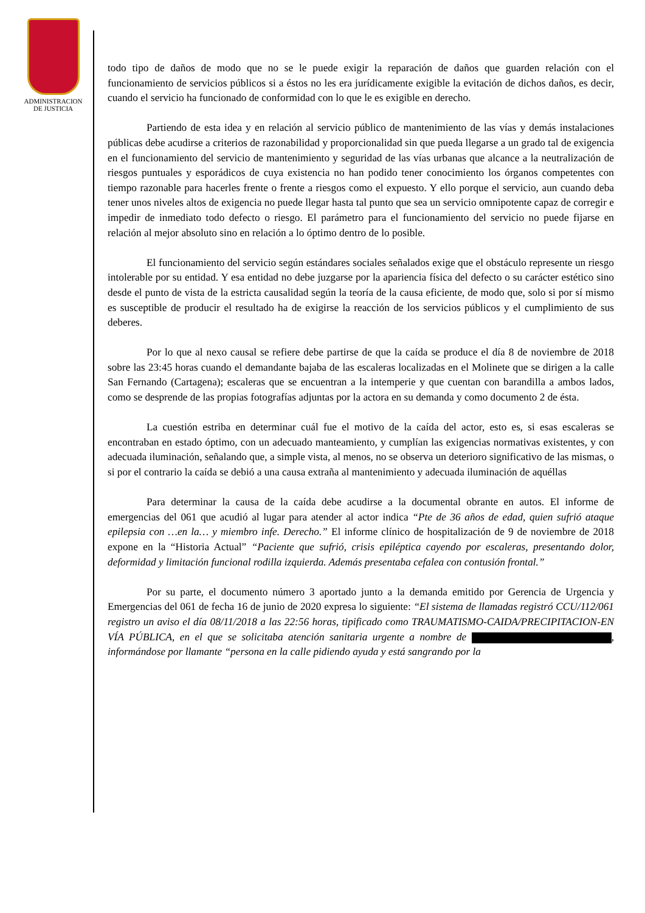ADMINISTRACION
DE JUSTICIA
todo tipo de daños de modo que no se le puede exigir la reparación de daños que guarden relación con el funcionamiento de servicios públicos si a éstos no les era jurídicamente exigible la evitación de dichos daños, es decir, cuando el servicio ha funcionado de conformidad con lo que le es exigible en derecho.
Partiendo de esta idea y en relación al servicio público de mantenimiento de las vías y demás instalaciones públicas debe acudirse a criterios de razonabilidad y proporcionalidad sin que pueda llegarse a un grado tal de exigencia en el funcionamiento del servicio de mantenimiento y seguridad de las vías urbanas que alcance a la neutralización de riesgos puntuales y esporádicos de cuya existencia no han podido tener conocimiento los órganos competentes con tiempo razonable para hacerles frente o frente a riesgos como el expuesto. Y ello porque el servicio, aun cuando deba tener unos niveles altos de exigencia no puede llegar hasta tal punto que sea un servicio omnipotente capaz de corregir e impedir de inmediato todo defecto o riesgo. El parámetro para el funcionamiento del servicio no puede fijarse en relación al mejor absoluto sino en relación a lo óptimo dentro de lo posible.
El funcionamiento del servicio según estándares sociales señalados exige que el obstáculo represente un riesgo intolerable por su entidad. Y esa entidad no debe juzgarse por la apariencia física del defecto o su carácter estético sino desde el punto de vista de la estricta causalidad según la teoría de la causa eficiente, de modo que, solo si por sí mismo es susceptible de producir el resultado ha de exigirse la reacción de los servicios públicos y el cumplimiento de sus deberes.
Por lo que al nexo causal se refiere debe partirse de que la caída se produce el día 8 de noviembre de 2018 sobre las 23:45 horas cuando el demandante bajaba de las escaleras localizadas en el Molinete que se dirigen a la calle San Fernando (Cartagena); escaleras que se encuentran a la intemperie y que cuentan con barandilla a ambos lados, como se desprende de las propias fotografías adjuntas por la actora en su demanda y como documento 2 de ésta.
La cuestión estriba en determinar cuál fue el motivo de la caída del actor, esto es, si esas escaleras se encontraban en estado óptimo, con un adecuado manteamiento, y cumplían las exigencias normativas existentes, y con adecuada iluminación, señalando que, a simple vista, al menos, no se observa un deterioro significativo de las mismas, o si por el contrario la caída se debió a una causa extraña al mantenimiento y adecuada iluminación de aquéllas
Para determinar la causa de la caída debe acudirse a la documental obrante en autos. El informe de emergencias del 061 que acudió al lugar para atender al actor indica “Pte de 36 años de edad, quien sufrió ataque epilepsia con …en la… y miembro infe. Derecho.” El informe clínico de hospitalización de 9 de noviembre de 2018 expone en la “Historia Actual” “Paciente que sufrió, crisis epiléptica cayendo por escaleras, presentando dolor, deformidad y limitación funcional rodilla izquierda. Además presentaba cefalea con contusión frontal.”
Por su parte, el documento número 3 aportado junto a la demanda emitido por Gerencia de Urgencia y Emergencias del 061 de fecha 16 de junio de 2020 expresa lo siguiente: “El sistema de llamadas registró CCU/112/061 registro un aviso el día 08/11/2018 a las 22:56 horas, tipificado como TRAUMATISMO-CAIDA/PRECIPITACION-EN VÍA PÚBLICA, en el que se solicitaba atención sanitaria urgente a nombre de , informándose por llamante “persona en la calle pidiendo ayuda y está sangrando por la